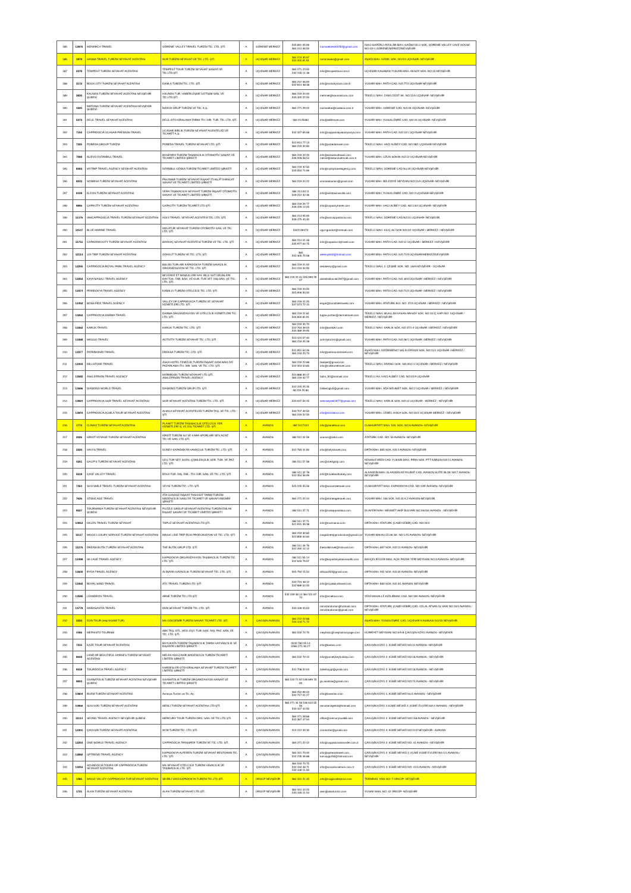| 185 | 13976 | MONARCH TRAVEL | GÖREME VALLEY TRAVEL TURİZM TİC. LTD. ŞTİ. | A | GÖREME MERKEZ | 535 691 05 69 384 212 06 50 | muhasebesirt0250@gmail.com | İSALİ-GAFERLİ-AVCILAR MAH. KAĞNIYOLU SOK. GÖREME VALLEY CAVE HOUSE NO:4/2-1 GÖREME/MERKEZ/NEVŞEHİR |
| 186 | 1872 | HANNA TRAVEL TURİZM SEYAHAT ACENTASI | NUR TURİZM SEYAHAT VE TİC. LTD. ŞTİ. | A | UÇHİSAR MERKEZ | 384 219 30 67 532 455 81 91 | nurnimsaka@gmail.com | AŞAĞI MAH. GEDİK SOK. NO:53 UÇHİSAR- NEVŞEHİR |
| 187 | 2378 | TEMPEST TURİZM SEYAHAT ACENTASI | TEMPEST TOUR TURİZM SEYAHAT SANAYİ VE TİC.LTD.ŞTİ. | A | UÇHİSAR MERKEZ | 384 271 23 00 532 245 11 38 | info@tempesttour.com.tr | UÇHİSAR KASABASI YUKARI MAH. AKSOY SOK. NO:15 NEVŞEHİR |
| 188 | 3172 | ROCK CİTY TURİZM SEYAHAT ACENTASI | DAMLA TURİZM TİC. LTD. ŞTİ. | A | UÇHİSAR MERKEZ | 384 212 06 00 532 614 38 38 | info@rockcitytours.com.tr | YUKARI MAH. FATİH CAD. NO:77/2 UÇHİSAR NEVŞEHİR |
| 189 | 3830 | KAUNOS TURİZM SEYAHAT ACENTASI NEVŞEHİR ŞUBESİ | KAUNOS TUR. HABERLEŞME İLETİŞİM SAN. VE TİC.LTD.ŞTİ. | A | UÇHİSAR MERKEZ | 384 219 24 00 530 320 22 50 | mehmet@kaunostours.com | TEKELLİ MAH. CAMİ CEDİT SK. NO:11/A UÇHİSAR- NEVŞEHİR |
| 190 | 4320 | MATİANA TURİZM SEYAHAT ACENTASI NEVŞEHİR ŞUBESİ | İNDİGO GRUP TURİZM VE TİC. A.Ş. | A | UÇHİSAR MERKEZ | 384 271 29 02 | muhasebe@matiana.com.tr | YUKARI MAH. GÖREME CAD. NO:33 UÇHİSAR- NEVŞEHİR |
| 191 | 5373 | DELİL TRAVEL SEYAHAT ACENTASI | DELİL OTO KİRALAMA TARIM İTH. İHR. TUR. TİC. LTD. ŞTİ. | A | UÇHİSAR MERKEZ | 384 2125483 | info@deliltravel.com | YUKARI MAH. YUNUS EMRE CAD. NO:23 UÇHİSAR- NEVŞEHİR |
| 192 | 7150 | CAPPADOCIA UCASAR PREMIUM TRAVEL | UCASAR BİRLİK TURİZM SEYAHAT ACENTELİĞİ VE TİCARET A.Ş. | A | UÇHİSAR MERKEZ | 532 327 65 68 | info@cappadokyakampanya.com | YUKARI MAH. FATİH CAD. NO:13/1 UÇHİSAR NEVŞEHİR |
| 193 | 7325 | POBEDA GROUP TURİZM | POBEDA TRAVEL TURİZM SEYAHAT LTD. ŞTİ. | A | UÇHİSAR MERKEZ | 543 914 77 13 384 219 20 60 | info@pobedatravel.com | TEKELLİ MAH. HACI ALİBEY CAD. NO:38/1 UÇHİSAR NEVŞEHİR |
| 194 | 7598 | NUEVO ESTAMBUL TRAVEL | BOSFORO TURİZM TAŞIMACILIK OTOMOTİV SANAYİ VE TİCARET LİMİTED ŞİRKETİ | A | UÇHİSAR MERKEZ | 384 219 20 20 536 028 58 54 | info@estambultravel.com merve@estambultravel.com.tr | YUKARI MAH. UZUN SOKAK NO:12 UÇHİSAR-NEVŞEHİR |
| 195 | 8083 | MYTRIP TRAVEL AGENCY SEYAHAT ACENTASI | İSTANBUL CENKA TURİZM TİCARET LİMİTED ŞİRKETİ | A | UÇHİSAR MERKEZ | 384 219 32 50 535 554 71 69 | info@mytriptravelagency.com | TEKELLİ MAH. GÖREME CAD No:43 UÇHİSAR-NEVŞEHİR |
| 196 | 8243 | SONRISA TURİZM SEYAHAT ACENTASI | PALOMAR TURİZM SEYAHAT İNŞAAT İTHALAT İHRACAT SANAYİ VE TİCARET LİMİTED ŞİRKETİ | A | UÇHİSAR MERKEZ | 384 219 24 22 | sonrisatourism@gmail.com | YUKARI MAH. BELEDİYE MEYDANI NO:11/A UÇHİSAR- NEVŞEHİR |
| 197 | 8449 | KLEOS TURİZM SEYAHAT ACENTASI | VERA TAŞIMACILIK SEYAHAT TURİZM İNŞAAT OTOMOTİV SANAYİ VE TİCARET LİMİTED ŞİRKETİ | A | UÇHİSAR MERKEZ | 384 213 00 11 549 212 32 36 | info@veratasimacilik.com | YUKARI MAH. YUNUS EMRE CAD. NO:2 UÇHİSAR-NEVŞEHİR |
| 198 | 9896 | CAPACİTY TURİZM SEYAHAT ACENTASI | CAPACİTY TURİZM TİCARET LTD.ŞTİ. | A | UÇHİSAR MERKEZ | 384 219 29 77 536 426 14 05 | info@capacitytravel.com | YUKARI MAH. HACI ALİBEY CAD. NO:13/2 UÇHİSAR- NEVŞEHİR |
| 199 | 11476 | IAMCAPPADOCIA TRAVEL TURİZM SEYAHAT ACENTASI | HOLY TRAVEL SEYEHAT ACENTESİ TİC. LTD. ŞTİ. | A | UÇHİSAR MERKEZ | 384 213 05 00 536 475 40 40 | info@iamcappadocia.com | TEKELLİ MAH. GÖREME CAD.NO:11 UÇHİSAR- NEVŞEHİR |
| 200 | 11547 | BLUE MARINE TRAVEL | MOLATUR SEYAHAT TURİZM OTOMOTİV SAN. VE TİC. LTD. ŞTİ. | A | UÇHİSAR MERKEZ | 5342136474 | ugur-gunduz@hotmail.com | TEKELLİ MAH. KILIÇ ALİ SOK NO:4/2 UÇHİSAR / MERKEZ / NEVŞEHİR |
| 201 | 11751 | CAPADDOCCITY TURİZM SEYAHAT ACENTASI | BAYKOÇ SEYAHAT ACENTESİ TURİZM VE TİC. LTD. ŞTİ | A | UÇHİSAR MERKEZ | 384 214 01 48 535 977 02 75 | info@capadoccitytravel.com | YUKARI MAH. FATİH CAD. NO:14 UÇHİSAR / MERKEZ / NEVŞEHİR |
| 202 | 12114 | 123 TRIP TURİZM SEYAHAT ACENTASI | GÖKKUT TURİZM VE TİC. LTD. ŞTİ. | A | UÇHİSAR MERKEZ | 384 532 305 70 58 | aleeruyildiz@hotmail.com | YUKARI MAH. FATİH CAD. NO:71/A UÇHİSAR/MERKEZ/NEVŞEHİR |
| 203 | 12255 | CAPPADOCIA ROYAL PARK TRAVEL AGENCY | BALON TURLARI KAPADOKYA TURİZM HAVACILIK ORGANİZASYON VE TİC. LTD. ŞTİ. | A | UÇHİSAR MERKEZ | 384 219 21 92 541 210 34 50 | sedatersy@gmail.com | TEKELLİ MAH. 2. ÇEŞME SOK. NO: 16/A NEVŞEHİR - UÇHİSAR |
| 204 | 12253 | KAYA MASALI TRAVEL AGENCY | BEYZADE ET MAMULLERİ HAY. BİLG SÜT ÜRÜNLERİ DAY.TÜK. TAR. BAH. VE KUR. TUR.VET. İNŞ.SAN. VE TİC. LTD. ŞTİ. | A | UÇHİSAR MERKEZ | 384 219 20 41 505 096 29 07 | abdullahkocak1907@gmail.com | YUKARI MAH. FATİH CAD. NO: 83/1UÇHİSAR / MERKEZ / NEVŞEHİR |
| 205 | 12374 | PERİDOKYA TRAVEL AGENCY | KABALCI TURİZM OTELCİLİK TİC. LTD. ŞTİ | A | UÇHİSAR MERKEZ | 384 219 33 50 505 906 50 50 | | YUKARI MAH. FATİH CAD. NO:71/2 UÇHİSAR / MERKEZ / NEVŞEHİR |
| 206 | 12452 | BONA FİDE TRAVEL AGENCY | VALLEY OF CAPPADOCİA TURİZM VE SEYAHAT HİZMETLERİ LTD. ŞTİ. | A | UÇHİSAR MERKEZ | 384 219 21 20 537 573 72 15 | engin@bonafidetravels.com | YUKARI MAH. ATATÜRK BLV. NO: 37/A UÇHİSAR / MERKEZ / NEVŞEHİR |
| 207 | 13262 | CAPPADOCIA DARMA TRAVEL | DARMA ORGANİZASYON VE OTELCİLİK HİZMETLERİ TİC. LTD. ŞTİ. | A | UÇHİSAR MERKEZ | 384 219 21 81 546 840 81 91 | tugba.yurttas@darmatravel.com | TEKELLİ MAH. MUALLİM HASAN ARISOY SOK. NO:10 İÇ KAPI NO: !UÇHİSAR / MERKEZ / NEVŞEHİR |
| 208 | 13362 | KARLIK TRAVEL | KARLIK TURİZM TİC. LTD. ŞTİ | A | UÇHİSAR MERKEZ | 384 219 30 70 532 763 39 03 530 369 29 95 | info@karlikevi.com | TEKELLİ MAH. KARLIK SOK. NO:47/1-2 UÇHİSAR / MERKEZ / NEVŞEHİR |
| 209 | 13368 | MAGGO TRAVEL | ACTİVİTY TURİZM SEYAHAT TİC. LTD. ŞTİ. | A | UÇHİSAR MERKEZ | 543 424 07 40 384 219 25 28 | activityturizm@gmail.com | YUKARI MAH. FATİH CAD. NO:28/1 UÇHİSAR / MERKEZ / NEVŞEHİR |
| 210 | 13377 | PATRİMONİO TRAVEL | EREKSA TURİZM TİC. LTD. ŞTİ. | A | UÇHİSAR MERKEZ | 531 951 64 26 384 219 25 73 | info@patrimoniotravel.com | AŞAĞI MAH. DEĞİRMENCİ SALİH EFENDİ SOK. NO:11/1 UÇHİSAR / MERKEZ / NEVŞEHİR |
| 211 | 13403 | MILLSTONE TRAVEL | ASKA HOTEL TEMİZLİK TURİZM İNŞAAT GIDA NAKLİYE PAZARLAMA İTH. İHR. SAN. VE TİC. LTD. ŞTİ. | A | UÇHİSAR MERKEZ | 384 219 22 88 532 343 03 85 | hkalper@gmail.com info@millstonetravel.com | TEKELLİ MAH. DİVANLI SOK. NO:20/1-1 UÇHİSAR / MERKEZ / NEVŞEHİR |
| 212 | 13582 | ASKLEPİNON TRAVEL AGENCY | MYRMİDON TURİZM SEYAHAT LTD.ŞTİ. ASKLEPİNON TRAVEL AGENCY | A | UÇHİSAR MERKEZ | 543 868 30 17 384 219 32 77 | fadm_50@hotmail.com | TEKELLİ AH. HACI ALİBEY CAD. NO:22/A UÇHİSAR |
| 213 | 13696 | DIAMOND WORLD TRAVEL | DIAMOND TURİZM GRUP LTD. ŞTİ. | A | UÇHİSAR MERKEZ | 542 225 25 35 38 219 25 80 | halileroglu5@gmail.com | YUKARI MAH. AĞA MEHMET SOK. NO:2 UÇHİSAR / MERKEZ / NEVŞEHİR |
| 214 | 13924 | CAPPADOCIA SGR TRAVEL SEYAHAT ACENTASI | SGR SEYAHAT ACENTASI TURİZM TİC. LTD. ŞTİ. | A | UÇHİSAR MERKEZ | 533 037 50 25 | selimseyrek1977@gmail.com | TEKELLİ MAH. KARLIK SOK. NO:12 UÇHİSAR - MERKEZ - NEVŞEHİR |
| 215 | 13944 | CAPPADOCIA ALMILA TOUR SEYAHAT ACENTASI | ALMILA SEYAHAT ACENTELİĞİ TURİZM TAŞ. VE TİC. LTD. ŞTİ. | A | UÇHİSAR MERKEZ | 530 707 49 50 384 219 22 50 | info@almilatour.com | YUKARI MAH. CEMEL HOCA SOK. NO:10/1 UÇHİSAR MERKEZ - NEVŞEHİR |
| 216 | 1772 | CLİMAX TURİZM SEYAHAT ACENTASI | PLANET TURİZM TAŞIMACILIK OTELCİLİK YER HİZMETLERİ İÇ VE DIŞ TİCARET LTD. ŞTİ. | A | AVANOS | 384 5117103 | info@planettour.com | CUMHURİYET MAH. 520. SOK. NO:6 AVANOS- NEVŞEHİR |
| 217 | 2026 | KİRKİT VOYAGE TURİZM SEYAHAT ACENTASI | KİRKİT TURİZM SU VE KARA SPORLARI SEY. ACNT. TİC.VE SAN. LTD.ŞTİ. | A | AVANOS | 384 511 32 59 | avanos@kirkit.com | ATATÜRK CAD. NO: 50 AVANOS- NEVŞEHİR |
| 218 | 3330 | HALYS TRAVEL | GÜNEY KAPADOKYA HAVACILIK TURİZM TİC. LTD. ŞTİ. | A | AVANOS | 542 783 41 60 | info@halystravel.com | ORTA MAH. 805 SOK. NO:2 AVANOS- NEVŞEHİR |
| 219 | 4301 | GALİP'S TURİZM SEYAHAT ACENTASI | ÇEÇ-TUR SEY. ACEN. ÇÖMLEKÇİLİK SER. TUR. VE PAZ. LTD. ŞTİ. | A | AVANOS | 384 511 57 58 | cec@chezgalip.com | KENAN EVREN CAD. YUKARI MAH. FIRIN SOK. PTT KARŞISI NO:11 AVANOS NEVŞEHİR |
| 220 | 5519 | CAVE VALLEY TRAVEL | BYKA TUR. İNŞ. EML. İTH. İHR. SAN. VE TİC. LTD. ŞTİ. | A | AVANOS | 384 511 32 78 532 354 56 99 | info@travelandturkey.com | ALAADDİN MAH. ALAADDİN KEYKUBAT CAD. AVANOS SUİTE BLOK NO:7 AVANOS- NEVŞEHİR |
| 221 | 7464 | SUN SMİLE TRAVEL TURİZM SEYAHAT ACENTASI | VEYSİ TURİZM TİC. LTD. ŞTİ. | A | AVANOS | 545 245 55 56 | info@sunsmiletravel.com | CUMHURİYET MAH. KAPADOKYA CAD. NO:13/F AVANOS- NEVŞEHİR |
| 222 | 7626 | STONE AGE TRAVEL | ATA GÜNDÜZ İNŞAAT TAAHHÜT TARIM TURİZM MADENCİLİK NAKLİYE TİCARET VE SANAYİ ANONİM ŞİRKETİ | A | AVANOS | 384 271 22 24 | info@stoneagetravel.com | YUKARI MAH. 106 SOK. NO:43 K.2 AVANOS-NEVŞEHİR |
| 223 | 9527 | TOURMANIA TURİZM SEYAHAT ACENTASI NEVŞEHİR ŞUBESİ | PUZZLE GROUP SEYAHAT ACENTASI TURİZM EMLAK İNŞAAT SANAYİ VE TİCARET LİMİTED ŞİRKETİ | A | AVANOS | 384 511 37 71 | info@ruskappadokia.com | DUAYERİ MAH. MEHMET AKİF BULVARI NO:26/104 AVANOS - NEVŞEHİR |
| 224 | 10812 | OKLEN TRAVEL TURİZM SEYAHAT | TOPUZ SEYAHAT ACENTASI LTD.ŞTİ. | A | AVANOS | 384 511 37 71 541 931 39 38 | info@tourmania.com | ORTA MAH. ATATÜRK (CAMİİ-KEBİR) CAD. NO:24/4 |
| 225 | 11117 | MAGIC LUXURY SERVICE TURİZM SEYAHAT ACENTASI | MAGIC LİNE TRİP FİLM PRODÜKSİYON VE TİC. LTD. ŞTİ. | A | AVANOS | 384 219 30 80 543 859 04 60 | magiclinetripproduction@gmail.com | YUKARI MAHALLE146 SK. NO:1/15 AVANOS- NEVŞEHİR |
| 226 | 11276 | DREAM BUTİK TURİZM SEYAHAT ACENTASI | THE BUTİK GRUP LTD. ŞTİ. | A | AVANOS | 384 511 49 76 542 292 12 12 | thebutiktravel@hotmail.com | ORTA MAH. 807 SOK. NO:12 AVANOS- NEVŞEHİR |
| 227 | 12499 | SILLAGE TRAVEL AGENCY | KAPADOKYA ORGANİZASYON TAŞIMACILIK TURİZM TİC. LTD. ŞTİ. | A | AVANOS | 384 511 55 14 532 616 79 57 | info@kapadokyatasimacilik.com | BAHÇELİEVLER MAH. AÇIK PAZAR YERİ MEYDANI NO:3 AVANOS- NEVŞEHİR |
| 228 | 12600 | RYDA TRAVEL AGENCY | ALİNAYIN HAVACILIK TURİZM SEYAHAT TİC. LTD. ŞTİ. | A | AVANOS | 505 794 15 54 | alitopuz50@gmail.com | ORTA MAH. 901 SOK. NO:32 AVANOS- NEVŞEHİR |
| 229 | 13465 | ROYAL WIND TRAVEL | ATC TRAVEL TURİZM LTD. ŞTİ | A | AVANOS | 532 724 48 12 532 689 04 50 | info@royalwindtravel.com | ORTA MAH. 800 SOK. NO:3/1 AVANOS /NEVŞEHİR |
| 230 | 13595 | LEANDROS TRAVEL | ARNE TURİZM TİC.LTD.ŞTİ | A | AVANOS | 532 439 48 14 384 511 67 74 | info@arnetour.com | YENİ MAHALLE KIZILIRMAK CAD. NO:19/I AVANOS /NEVŞEHİR |
| 231 | 13779 | MARASANTİA TRAVEL | DNN SEYAHAT TURİZM TİC. LTD. ŞTİ. | A | AVANOS | 530 426 33 63 | ramazandonan@hotmail.com; ramazandonan@gmail.com | ORTA MAH. ATATÜRK (CAMİİ-KEBİR) CAD. CELAL ATSAN İŞ HANI NO:10/3 AVANOS / NEVŞEHİR |
| 232 | 3433 | EON TOUR (eski AGAMİ TUR) | MS GÖKDEMİR TURİZM SANAYİ TİCARET LTD. ŞTİ. | A | ÇAVUŞİN AVANOS | 384 212 22 88 544 118 71 72 | | AŞAĞI MAH. YUNUS EMRE CAD. UÇHİSAR KASABASI NO:53 NEVŞEHİR |
| 233 | 4496 | MEPHISTO TOURISM | ABK TAŞ. OTL. HED. EŞY. TUR. NAK. İNŞ. PAZ. SAN. VE TİC. LTD. ŞTİ. | A | ÇAVUŞİN AVANOS | 384 532 70 70 | mephisto@mephistovoyage.com | HÜRRİYET MEYDANI NO:3/A-B ÇAVUŞİN KÖYÜ AVANOS- NEVŞEHİR |
| 234 | 7315 | KAZE TOUR SEYAHAT ACENTASI | BÜYÜKATA TURİZM TAŞIMACILIK TARIM HAYVANCILIK VE İNŞAATR LİMİTED ŞİRKETİ | A | ÇAVUŞİN AVANOS | 0532 782 05 14 0384 271 30 27 | info@kaduni.com | ÇAVUŞİN KÖYÜ 1. KÜME MEVKİİ NO:11 AVANOS- NEVŞEHİR |
| 235 | 8608 | LAND OF BEAUTIFUL HORSES TURİZM SEYAHAT ACENTASI | MELEK ADA ÇAKIR MADENCİLİK TURİZM TİCARET LİMİTED ŞİRKETİ | A | ÇAVUŞİN AVANOS | 384 532 70 15 | info@ponieykeyholiday.com | ÇAVUŞİN KÖYÜ 2. KÜME MEVKİİ NO:18 AVANOS - NEVŞEHİR |
| 236 | 9318 | TOURDOCIA TRAVEL AGENCY | KARDEŞLER OTO KİRALAMA SEYAHAT TURİZM TİCARET LİMİTED ŞİRKETİ | A | ÇAVUŞİN AVANOS | 531 708 52 63 | zaferbuygt@gmail.com | ÇAVUŞİN KÖYÜ 2. KÜME MEVKİİ NO:18 AVANOS - NEVŞEHİR |
| 237 | 9800 | GSANATOLIA TURİZM SEYAHAT ACENTASI NEVŞEHİR ŞUBESİ | GSANATOLIA TURİZM ORGANİZASYON SANAYİ VE TİCARET LİMİTED ŞİRKETİ | A | ÇAVUŞİN AVANOS | 384 532 71 92 539 699 70 00 | gs.anatolia@gmail.com | ÇAVUŞİN KÖYÜ 2. KÜME MEVKİİ NO:74 AVANOS - NEVŞEHİR |
| 238 | 10804 | BUEM TURİZM SEYAHAT ACENTASI | Avrasya Turizm ve Tic. Aş. | A | ÇAVUŞİN AVANOS | 384 252 99 04 532 717 01 27 | info@buemtur.com | ÇAVUŞİN KÖYÜ 1. KÜME MEVKİİ No:5 AVANOS - NEVŞEHİR |
| 239 | 10966 | SUN GOD TURİZM SEYAHAT ACENTASI | MENLİ TURİZM SEYAHAT ACENTASI LTD.ŞTİ. | A | ÇAVUŞİN AVANOS | 384 271 34 56 536 610 55 56 530 447 44 50 | ramazanilgezdi@hotmail.com | ÇAVUŞİN KÖYÜ 2.KÜME MEVKİİ 2. KÜME EVLERİ NO:4 AVANOS - NEVŞEHİR |
| 240 | 11114 | SEONG TRAVEL AGENCY NEVŞEHİR ŞUBESİ | MERCURY TOUR TURİZM ORG. SAN. VE TİC.LTD.ŞTİ. | A | ÇAVUŞİN AVANOS | 384 271 28 88 532 367 47 94 | office@mercurytour88.com | ÇAVUŞİN KÖYÜ 2. KÜME MEVKİİ NO:148 AVANOS - NEVŞEHİR |
| 241 | 12301 | ÇAVUŞİN TURİZM SEYAHAT ACENTASI | NCM TURİZM TİC. LTD. ŞTİ. | A | ÇAVUŞİN AVANOS | 314 212 30 30 | ncmturtan@gmail.com | ÇAVUŞİN KÖYÜ 3. KÜME MEVKİİ NO:41/2 NEVŞEHİR - AVANOS |
| 242 | 12254 | ONE WORLD TRAVEL AGENCY | CAPPADOCIA TRANSFER TURİZM VE TİC. LTD. ŞTİ. | A | ÇAVUŞİN AVANOS | 384 271 22 42 | info@cappadociatransfer.com.tr | ÇAVUŞİN KÖYÜ 2. KÜME MEVKİİ NO: 41 AVANOS - NEVŞEHİR |
| 243 | 12892 | UPTREND TRAVEL AGENCY | KAPADOKYA ALPEREN TURİZM SEYAHAT RESTORAN TİC. LTD. ŞTİ. | A | ÇAVUŞİN AVANOS | 384 341 70 20 534 235 46 88 | info@uptrendtravel.com tuncaygur50@hotmail.com | ÇAVUŞİN KÖYÜ 2. KÜME MEVKİİ 2. KÜME KÜME EVLERİ NO:1/1 AVANOS / NEVŞEHİR |
| 244 | 13216 | SOUNDOCIA TOURS OF CAPPADOCIA TURİZM SEYAHAT ACENTASI | MS SEYAHAT OTELCİLİK TURİZM HAVACILIK VE TAŞIMACILIK LTD. ŞTİ. | A | ÇAVUŞİN AVANOS | 384 532 70 75 532 434 48 71 532 449 11 50 | info@soundociatours.com.tr | ÇAVUŞİN KÖYÜ 3. KÜME MEVKİİ NO: 41/3 AVANOS - NEVŞEHİR |
| 245 | 1491 | MAGIC VALLEY CAPPADOCIA TUR SEYAHAT ACENTASI | SİHİRLİ VADİ KAPADOKYA TURİZM TİC.LTD.ŞTİ. | A | ÜRGÜP NEVŞEHİR | 384 341 21 45 | info@magicvalleytour.com | TERMİNAL YANI NO: 7 ÜRGÜP- NEVŞEHİR |
| 246 | 1721 | ALAN TURİZM SEYAHAT ACENTASI | ALAN TURİZM SEYAHAT LTD.ŞTİ. | A | ÜRGÜP NEVŞEHİR | 384 341 43 25 533 340 11 54 | alan@alanturizm.com | YUNAK MAH. NO: 42 ÜRGÜP- NEVŞEHİR |